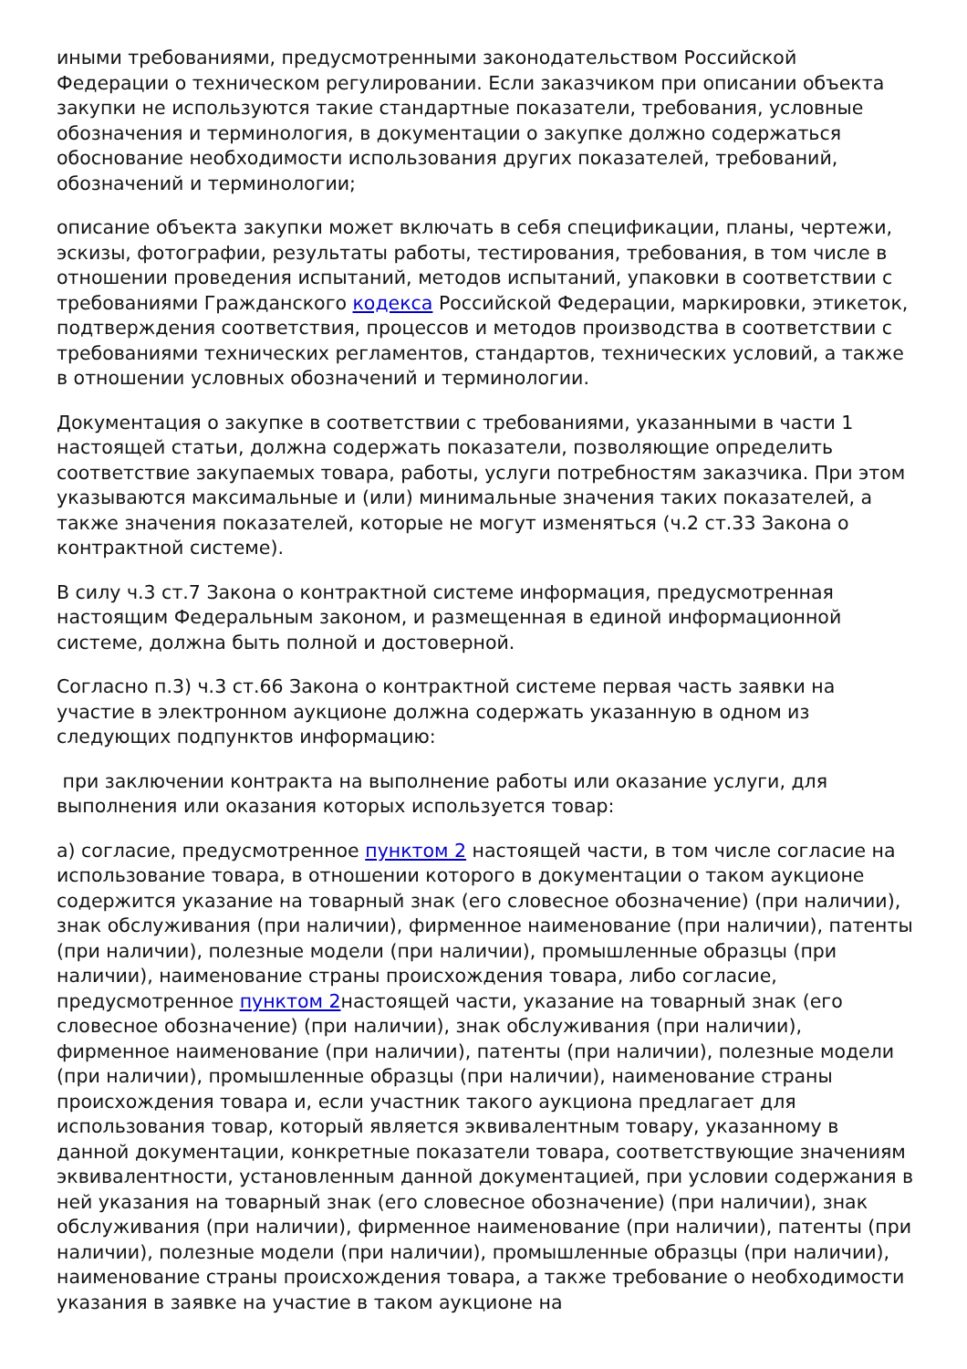иными требованиями, предусмотренными законодательством Российской Федерации о техническом регулировании. Если заказчиком при описании объекта закупки не используются такие стандартные показатели, требования, условные обозначения и терминология, в документации о закупке должно содержаться обоснование необходимости использования других показателей, требований, обозначений и терминологии;
описание объекта закупки может включать в себя спецификации, планы, чертежи, эскизы, фотографии, результаты работы, тестирования, требования, в том числе в отношении проведения испытаний, методов испытаний, упаковки в соответствии с требованиями Гражданского кодекса Российской Федерации, маркировки, этикеток, подтверждения соответствия, процессов и методов производства в соответствии с требованиями технических регламентов, стандартов, технических условий, а также в отношении условных обозначений и терминологии.
Документация о закупке в соответствии с требованиями, указанными в части 1 настоящей статьи, должна содержать показатели, позволяющие определить соответствие закупаемых товара, работы, услуги потребностям заказчика. При этом указываются максимальные и (или) минимальные значения таких показателей, а также значения показателей, которые не могут изменяться (ч.2 ст.33 Закона о контрактной системе).
В силу ч.3 ст.7 Закона о контрактной системе информация, предусмотренная настоящим Федеральным законом, и размещенная в единой информационной системе, должна быть полной и достоверной.
Согласно п.3) ч.3 ст.66 Закона о контрактной системе первая часть заявки на участие в электронном аукционе должна содержать указанную в одном из следующих подпунктов информацию:
при заключении контракта на выполнение работы или оказание услуги, для выполнения или оказания которых используется товар:
а) согласие, предусмотренное пунктом 2 настоящей части, в том числе согласие на использование товара, в отношении которого в документации о таком аукционе содержится указание на товарный знак (его словесное обозначение) (при наличии), знак обслуживания (при наличии), фирменное наименование (при наличии), патенты (при наличии), полезные модели (при наличии), промышленные образцы (при наличии), наименование страны происхождения товара, либо согласие, предусмотренное пунктом 2настоящей части, указание на товарный знак (его словесное обозначение) (при наличии), знак обслуживания (при наличии), фирменное наименование (при наличии), патенты (при наличии), полезные модели (при наличии), промышленные образцы (при наличии), наименование страны происхождения товара и, если участник такого аукциона предлагает для использования товар, который является эквивалентным товару, указанному в данной документации, конкретные показатели товара, соответствующие значениям эквивалентности, установленным данной документацией, при условии содержания в ней указания на товарный знак (его словесное обозначение) (при наличии), знак обслуживания (при наличии), фирменное наименование (при наличии), патенты (при наличии), полезные модели (при наличии), промышленные образцы (при наличии), наименование страны происхождения товара, а также требование о необходимости указания в заявке на участие в таком аукционе на